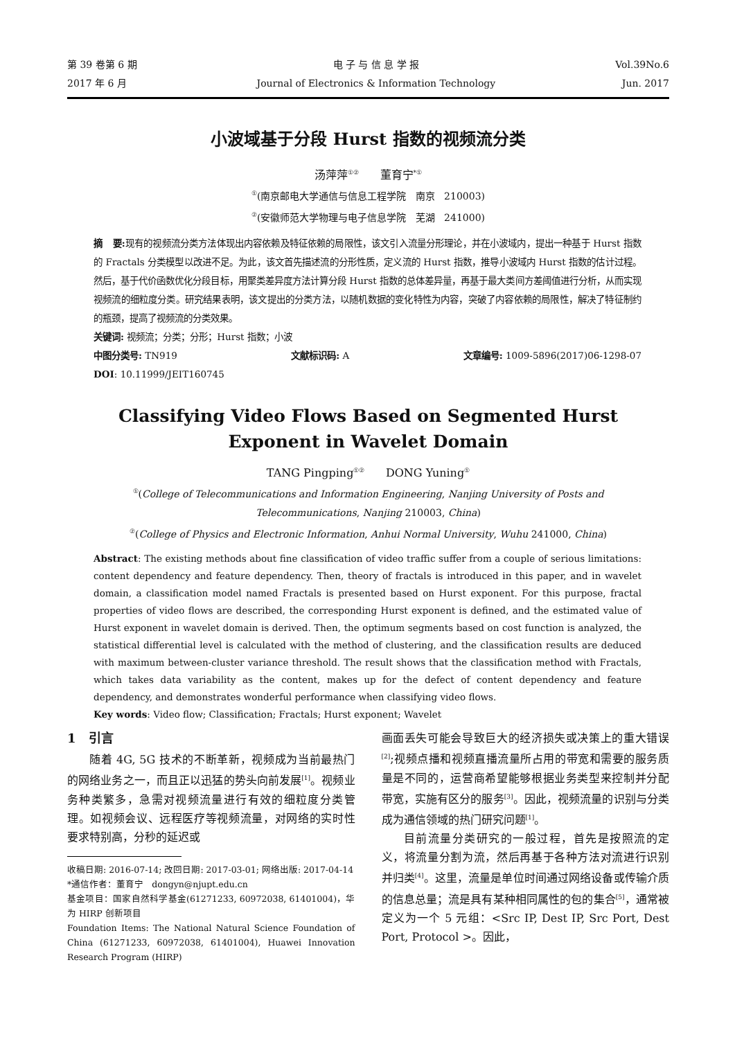第 39 卷第 6 期
2017 年 6 月
电 子 与 信 息 学 报
Journal of Electronics & Information Technology
Vol.39No.6
Jun. 2017
小波域基于分段 Hurst 指数的视频流分类
汤萍萍<sup>①②</sup> 董育宁<sup>*①</sup>
<sup>①</sup>(南京邮电大学通信与信息工程学院 南京 210003)
<sup>②</sup>(安徽师范大学物理与电子信息学院 芜湖 241000)
摘 要: 现有的视频流分类方法体现出内容依赖及特征依赖的局限性，该文引入流量分形理论，并在小波域内，提出一种基于 Hurst 指数的 Fractals 分类模型以改进不足。为此，该文首先描述流的分形性质，定义流的 Hurst 指数，推导小波域内 Hurst 指数的估计过程。然后，基于代价函数优化分段目标，用聚类差异度方法计算分段 Hurst 指数的总体差异量，再基于最大类间方差阈值进行分析，从而实现视频流的细粒度分类。研究结果表明，该文提出的分类方法，以随机数据的变化特性为内容，突破了内容依赖的局限性，解决了特征制约的瓶颈，提高了视频流的分类效果。
关键词: 视频流；分类；分形；Hurst 指数；小波
中图分类号: TN919 文献标识码: A 文章编号: 1009-5896(2017)06-1298-07
DOI: 10.11999/JEIT160745
Classifying Video Flows Based on Segmented Hurst
Exponent in Wavelet Domain
TANG Pingping<sup>①②</sup> DONG Yuning<sup>①</sup>
<sup>①</sup>(College of Telecommunications and Information Engineering, Nanjing University of Posts and
Telecommunications, Nanjing 210003, China)
<sup>②</sup>(College of Physics and Electronic Information, Anhui Normal University, Wuhu 241000, China)
Abstract: The existing methods about fine classification of video traffic suffer from a couple of serious limitations: content dependency and feature dependency. Then, theory of fractals is introduced in this paper, and in wavelet domain, a classification model named Fractals is presented based on Hurst exponent. For this purpose, fractal properties of video flows are described, the corresponding Hurst exponent is defined, and the estimated value of Hurst exponent in wavelet domain is derived. Then, the optimum segments based on cost function is analyzed, the statistical differential level is calculated with the method of clustering, and the classification results are deduced with maximum between-cluster variance threshold. The result shows that the classification method with Fractals, which takes data variability as the content, makes up for the defect of content dependency and feature dependency, and demonstrates wonderful performance when classifying video flows.
Key words: Video flow; Classification; Fractals; Hurst exponent; Wavelet
1 引言
随着 4G, 5G 技术的不断革新，视频成为当前最热门的网络业务之一，而且正以迅猛的势头向前发展<sup>[1]</sup>。视频业务种类繁多，急需对视频流量进行有效的细粒度分类管理。如视频会议、远程医疗等视频流量，对网络的实时性要求特别高，分秒的延迟或
收稿日期: 2016-07-14; 改回日期: 2017-03-01; 网络出版: 2017-04-14
*通信作者：董育宁 dongyn@njupt.edu.cn
基金项目：国家自然科学基金(61271233, 60972038, 61401004)，华为 HIRP 创新项目
Foundation Items: The National Natural Science Foundation of China (61271233, 60972038, 61401004), Huawei Innovation Research Program (HIRP)
画面丢失可能会导致巨大的经济损失或决策上的重大错误<sup>[2]</sup>;视频点播和视频直播流量所占用的带宽和需要的服务质量是不同的，运营商希望能够根据业务类型来控制并分配带宽，实施有区分的服务<sup>[3]</sup>。因此，视频流量的识别与分类成为通信领域的热门研究问题<sup>[1]</sup>。
目前流量分类研究的一般过程，首先是按照流的定义，将流量分割为流，然后再基于各种方法对流进行识别并归类<sup>[4]</sup>。这里，流量是单位时间通过网络设备或传输介质的信息总量；流是具有某种相同属性的包的集合<sup>[5]</sup>，通常被定义为一个 5 元组：<Src IP, Dest IP, Src Port, Dest Port, Protocol >。因此，